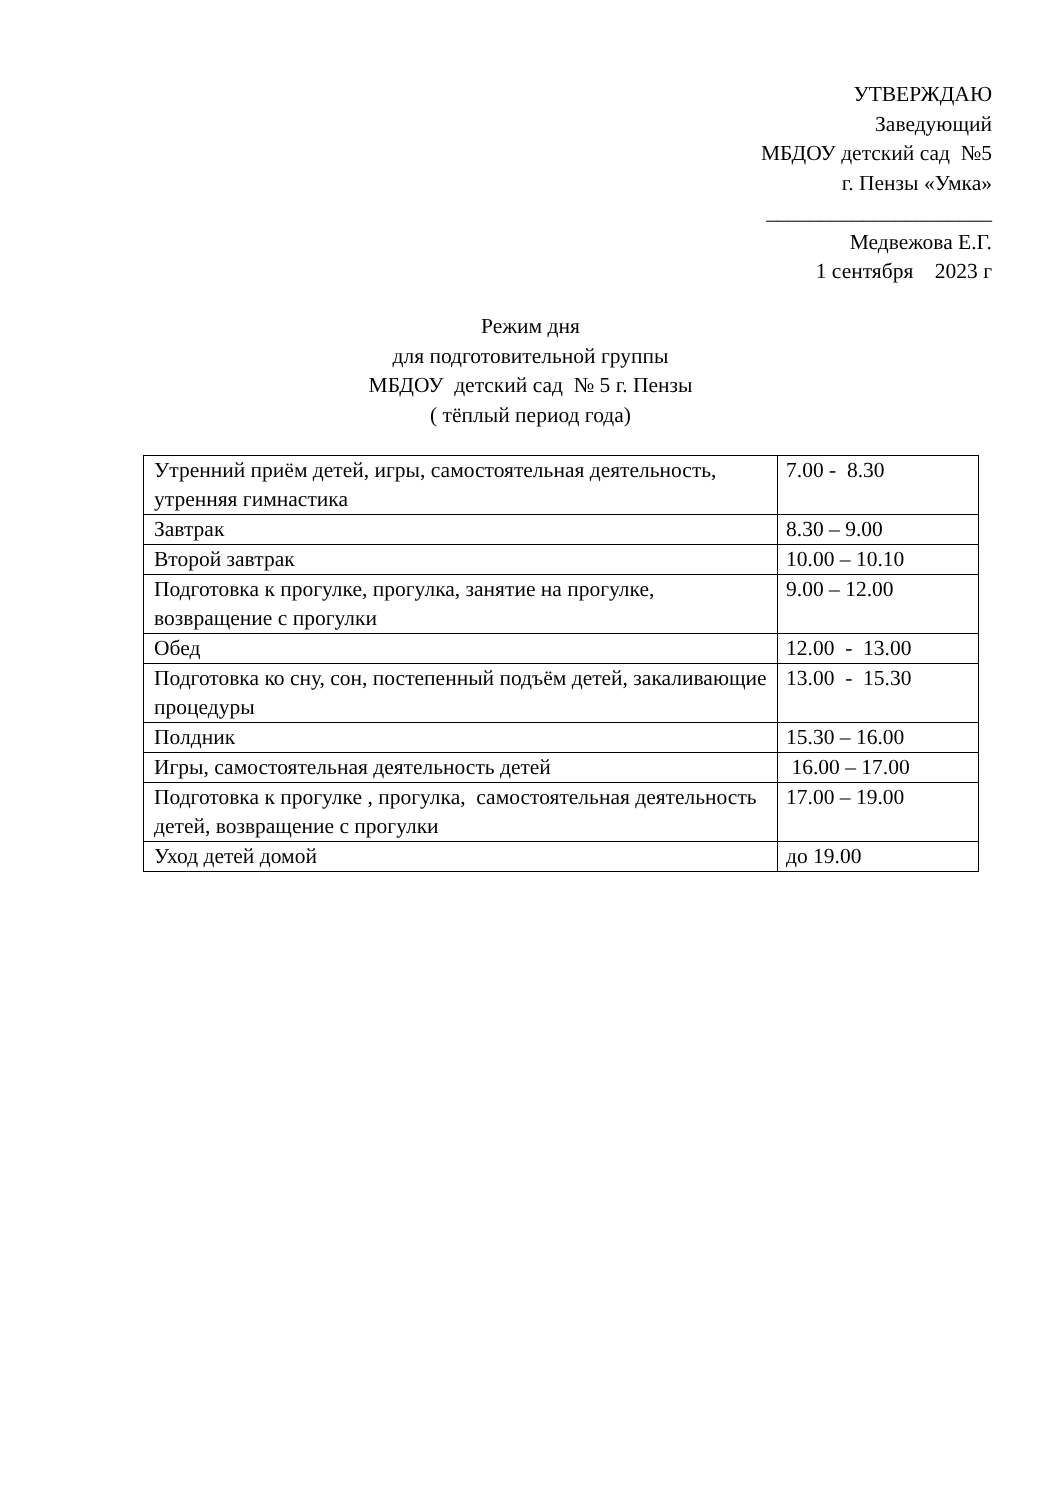УТВЕРЖДАЮ
Заведующий
МБДОУ детский сад №5
г. Пензы «Умка»
_____________________
Медвежова Е.Г.
1 сентября 2023 г
Режим дня
для подготовительной группы
МБДОУ детский сад № 5 г. Пензы
( тёплый период года)
| Утренний приём детей, игры, самостоятельная деятельность, утренняя гимнастика | 7.00 - 8.30 |
| Завтрак | 8.30 – 9.00 |
| Второй завтрак | 10.00 – 10.10 |
| Подготовка к прогулке, прогулка, занятие на прогулке, возвращение с прогулки | 9.00 – 12.00 |
| Обед | 12.00 - 13.00 |
| Подготовка ко сну, сон, постепенный подъём детей, закаливающие процедуры | 13.00 - 15.30 |
| Полдник | 15.30 – 16.00 |
| Игры, самостоятельная деятельность детей | 16.00 – 17.00 |
| Подготовка к прогулке , прогулка, самостоятельная деятельность детей, возвращение с прогулки | 17.00 – 19.00 |
| Уход детей домой | до 19.00 |